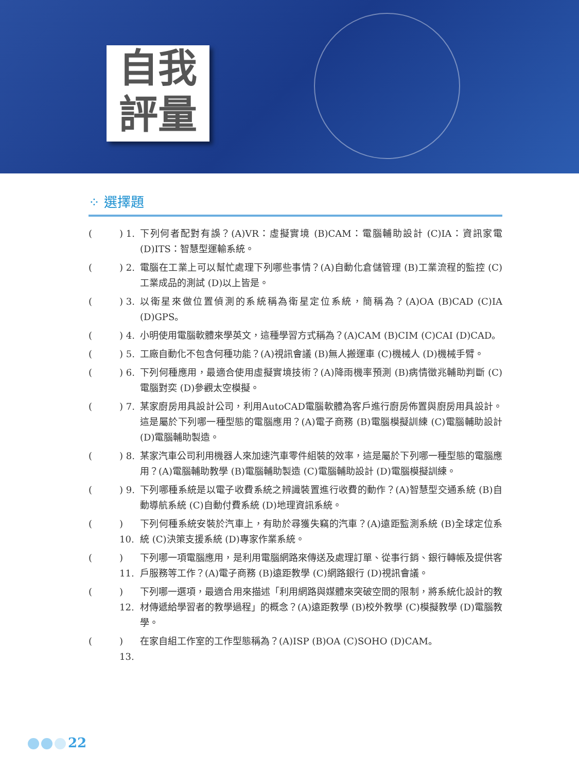自我
評量
⁘ 選擇題
() 1. 下列何者配對有誤？(A)VR：虛擬實境 (B)CAM：電腦輔助設計 (C)IA：資訊家電 (D)ITS：智慧型運輸系統。
() 2. 電腦在工業上可以幫忙處理下列哪些事情？(A)自動化倉儲管理 (B)工業流程的監控 (C)工業成品的測試 (D)以上皆是。
() 3. 以衛星來做位置偵測的系統稱為衛星定位系統，簡稱為？(A)OA (B)CAD (C)IA (D)GPS。
() 4. 小明使用電腦軟體來學英文，這種學習方式稱為？(A)CAM (B)CIM (C)CAI (D)CAD。
() 5. 工廠自動化不包含何種功能？(A)視訊會議 (B)無人搬運車 (C)機械人 (D)機械手臂。
() 6. 下列何種應用，最適合使用虛擬實境技術？(A)降雨機率預測 (B)病情徵兆輔助判斷 (C)電腦對奕 (D)參觀太空模擬。
() 7. 某家廚房用具設計公司，利用AutoCAD電腦軟體為客戶進行廚房佈置與廚房用具設計。這是屬於下列哪一種型態的電腦應用？(A)電子商務 (B)電腦模擬訓練 (C)電腦輔助設計 (D)電腦輔助製造。
() 8. 某家汽車公司利用機器人來加速汽車零件組裝的效率，這是屬於下列哪一種型態的電腦應用？(A)電腦輔助教學 (B)電腦輔助製造 (C)電腦輔助設計 (D)電腦模擬訓練。
() 9. 下列哪種系統是以電子收費系統之辨識裝置進行收費的動作？(A)智慧型交通系統 (B)自動導航系統 (C)自動付費系統 (D)地理資訊系統。
() 10. 下列何種系統安裝於汽車上，有助於尋獲失竊的汽車？(A)遠距監測系統 (B)全球定位系統 (C)決策支援系統 (D)專家作業系統。
() 11. 下列哪一項電腦應用，是利用電腦網路來傳送及處理訂單、從事行銷、銀行轉帳及提供客戶服務等工作？(A)電子商務 (B)遠距教學 (C)網路銀行 (D)視訊會議。
() 12. 下列哪一選項，最適合用來描述「利用網路與媒體來突破空間的限制，將系統化設計的教材傳遞給學習者的教學過程」的概念？(A)遠距教學 (B)校外教學 (C)模擬教學 (D)電腦教學。
() 13. 在家自組工作室的工作型態稱為？(A)ISP (B)OA (C)SOHO (D)CAM。
22